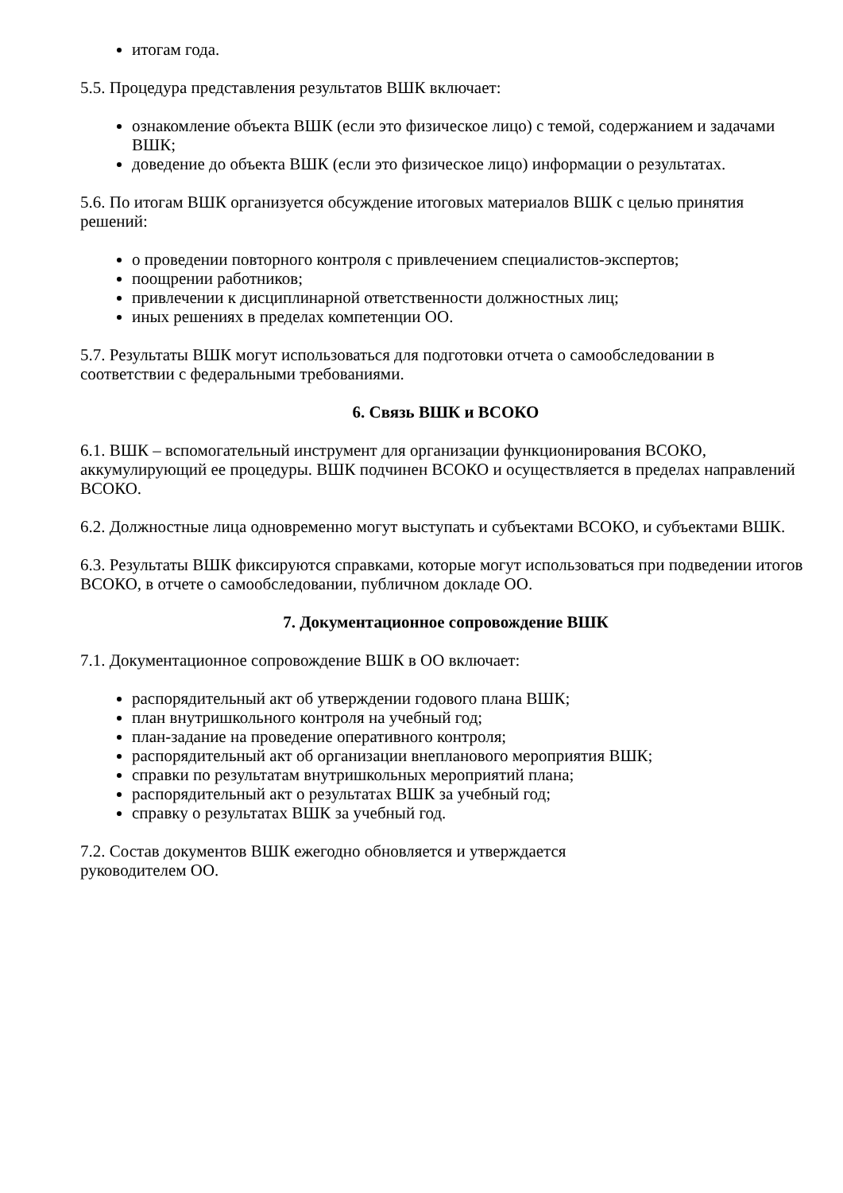итогам года.
5.5. Процедура представления результатов ВШК включает:
ознакомление объекта ВШК (если это физическое лицо) с темой, содержанием и задачами ВШК;
доведение до объекта ВШК (если это физическое лицо) информации о результатах.
5.6. По итогам ВШК организуется обсуждение итоговых материалов ВШК с целью принятия решений:
о проведении повторного контроля с привлечением специалистов-экспертов;
поощрении работников;
привлечении к дисциплинарной ответственности должностных лиц;
иных решениях в пределах компетенции ОО.
5.7. Результаты ВШК могут использоваться для подготовки отчета о самообследовании в соответствии с федеральными требованиями.
6. Связь ВШК и ВСОКО
6.1. ВШК – вспомогательный инструмент для организации функционирования ВСОКО, аккумулирующий ее процедуры. ВШК подчинен ВСОКО и осуществляется в пределах направлений ВСОКО.
6.2. Должностные лица одновременно могут выступать и субъектами ВСОКО, и субъектами ВШК.
6.3. Результаты ВШК фиксируются справками, которые могут использоваться при подведении итогов ВСОКО, в отчете о самообследовании, публичном докладе ОО.
7. Документационное сопровождение ВШК
7.1. Документационное сопровождение ВШК в ОО включает:
распорядительный акт об утверждении годового плана ВШК;
план внутришкольного контроля на учебный год;
план-задание на проведение оперативного контроля;
распорядительный акт об организации внепланового мероприятия ВШК;
справки по результатам внутришкольных мероприятий плана;
распорядительный акт о результатах ВШК за учебный год;
справку о результатах ВШК за учебный год.
7.2. Состав документов ВШК ежегодно обновляется и утверждается
руководителем ОО.